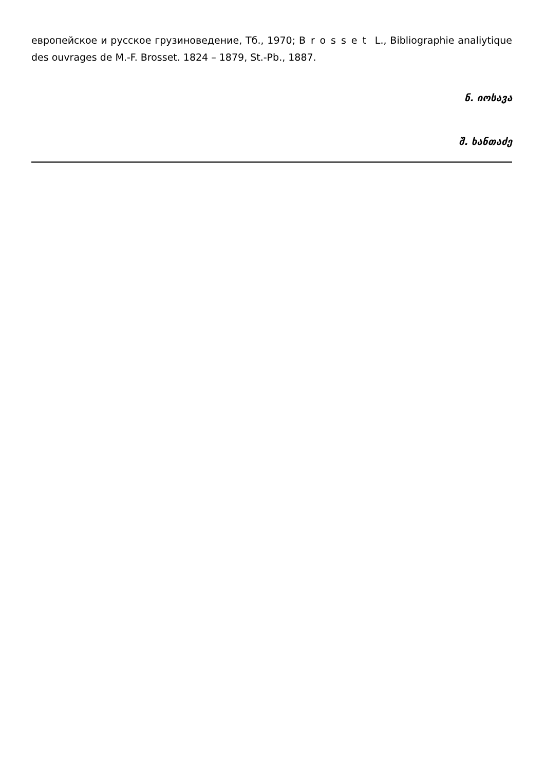европейское и русское грузиноведение, Тб., 1970; Brosset L., Bibliographie analiytique des ouvrages de M.-F. Brosset. 1824 – 1879, St.-Pb., 1887.
ნ. იოსავა
შ. ხანთაძე